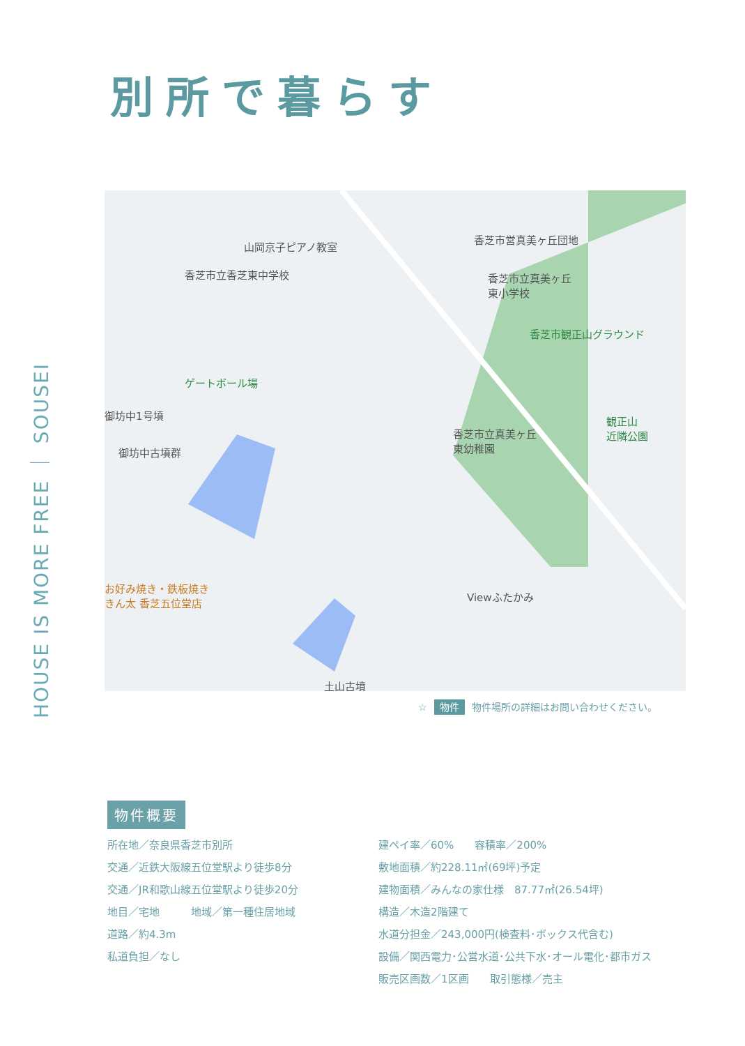別所で暮らす
HOUSE IS MORE FREE ｜ SOUSEI
山岡京子ピアノ教室
香芝市立香芝東中学校
香芝市営真美ヶ丘団地
香芝市立真美ヶ丘
東小学校
香芝市観正山グラウンド
ゲートボール場
御坊中1号墳
御坊中古墳群
香芝市立真美ヶ丘
東幼稚園
観正山
近隣公園
お好み焼き・鉄板焼き
きん太 香芝五位堂店 Viewふたかみ
土山古墳
☆ 物件 物件場所の詳細はお問い合わせください。
物件概要
所在地／奈良県香芝市別所
交通／近鉄大阪線五位堂駅より徒歩8分
交通／JR和歌山線五位堂駅より徒歩20分
地目／宅地　　　地域／第一種住居地域
道路／約4.3m
私道負担／なし
建ペイ率／60%　　容積率／200%
敷地面積／約228.11㎡(69坪)予定
建物面積／みんなの家仕様　87.77㎡(26.54坪)
構造／木造2階建て
水道分担金／243,000円(検査料･ボックス代含む)
設備／関西電力･公営水道･公共下水･オール電化･都市ガス
販売区画数／1区画　　取引態様／売主